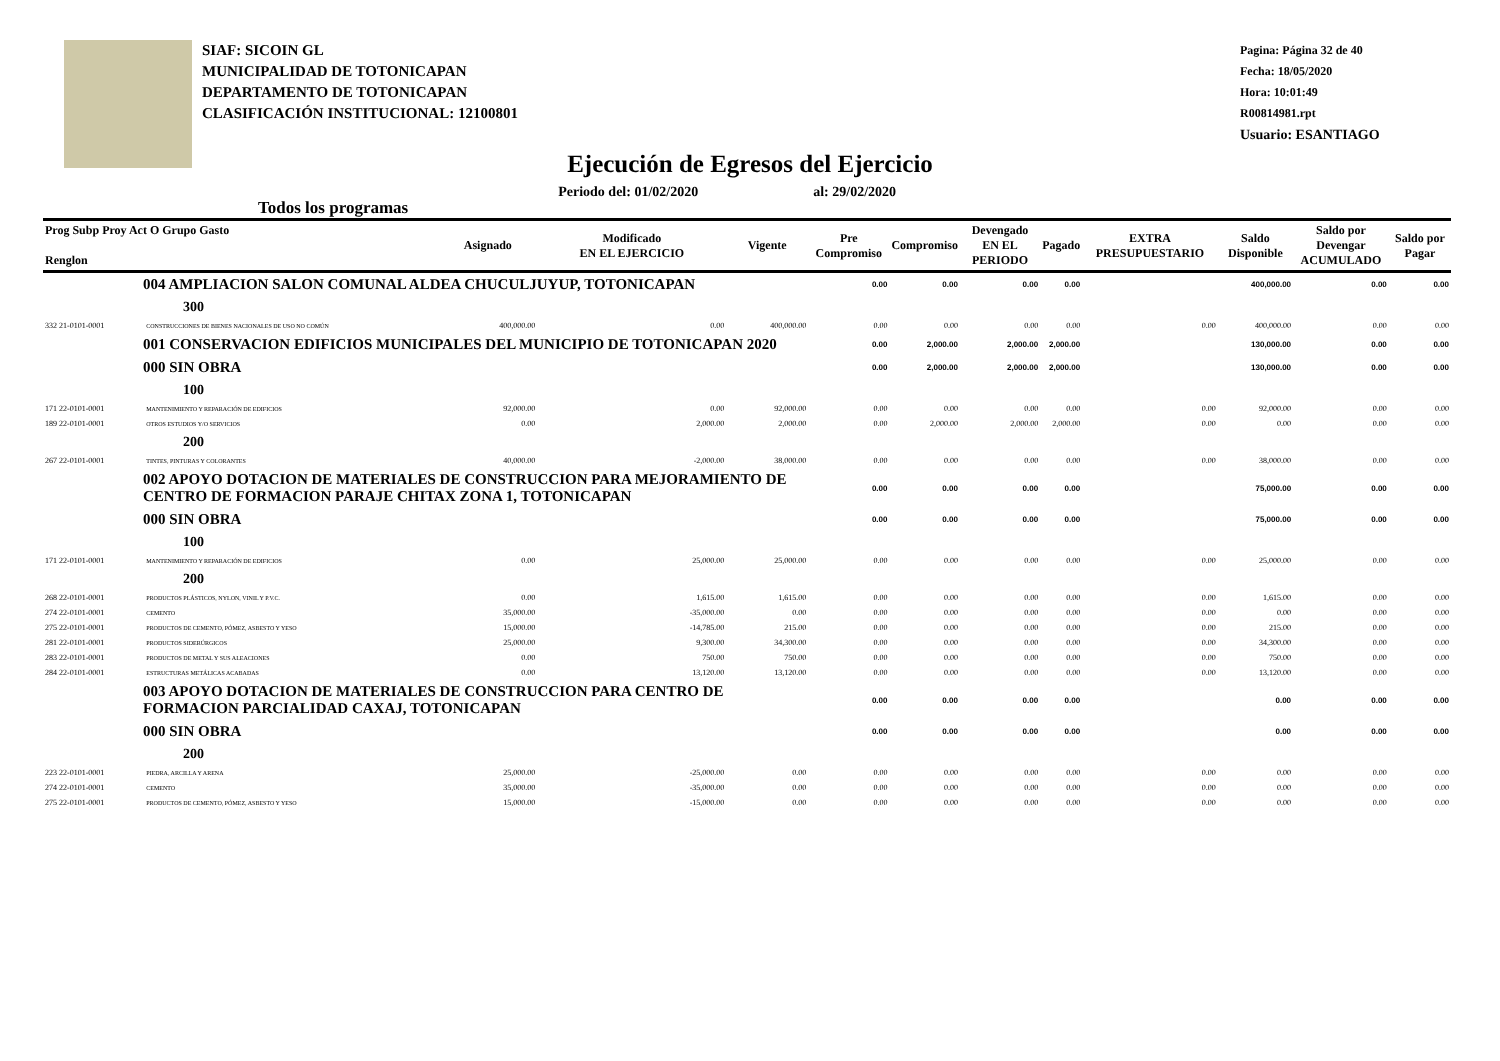SIAF: SICOIN GL
MUNICIPALIDAD DE TOTONICAPAN
DEPARTAMENTO DE TOTONICAPAN
CLASIFICACIÓN INSTITUCIONAL: 12100801
Pagina: Página 32 de 40
Fecha: 18/05/2020
Hora: 10:01:49
R00814981.rpt
Usuario: ESANTIAGO
Ejecución de Egresos del Ejercicio
Todos los programas Periodo del: 01/02/2020 al: 29/02/2020
| Prog Subp Proy Act O Grupo Gasto Renglon | | Asignado | Modificado EN EL EJERCICIO | Vigente | Pre Compromiso | Compromiso | Devengado EN EL PERIODO | Pagado | EXTRA PRESUPUESTARIO | Saldo Disponible | Saldo por Devengar ACUMULADO | Saldo por Pagar |
| --- | --- | --- | --- | --- | --- | --- | --- | --- | --- | --- | --- | --- |
| 004 AMPLIACION SALON COMUNAL ALDEA CHUCULJUYUP, TOTONICAPAN | | | | | 0.00 | 0.00 | 0.00 | 0.00 | | 400,000.00 | 0.00 | 0.00 |
| 300 | | | | | | | | | | | | |
| 332 21-0101-0001 | CONSTRUCCIONES DE BIENES NACIONALES DE USO NO COMÚN | 400,000.00 | 0.00 | 400,000.00 | 0.00 | 0.00 | 0.00 | 0.00 | 0.00 | 400,000.00 | 0.00 | 0.00 |
| 001 CONSERVACION EDIFICIOS MUNICIPALES DEL MUNICIPIO DE TOTONICAPAN 2020 | | | | | 0.00 | 2,000.00 | 2,000.00 | 2,000.00 | | 130,000.00 | 0.00 | 0.00 |
| 000 SIN OBRA | | | | | 0.00 | 2,000.00 | 2,000.00 | 2,000.00 | | 130,000.00 | 0.00 | 0.00 |
| 100 | | | | | | | | | | | | |
| 171 22-0101-0001 | MANTENIMIENTO Y REPARACIÓN DE EDIFICIOS | 92,000.00 | 0.00 | 92,000.00 | 0.00 | 0.00 | 0.00 | 0.00 | 0.00 | 92,000.00 | 0.00 | 0.00 |
| 189 22-0101-0001 | OTROS ESTUDIOS Y/O SERVICIOS | 0.00 | 2,000.00 | 2,000.00 | 0.00 | 2,000.00 | 2,000.00 | 2,000.00 | 0.00 | 0.00 | 0.00 | 0.00 |
| 200 | | | | | | | | | | | | |
| 267 22-0101-0001 | TINTES, PINTURAS Y COLORANTES | 40,000.00 | -2,000.00 | 38,000.00 | 0.00 | 0.00 | 0.00 | 0.00 | 0.00 | 38,000.00 | 0.00 | 0.00 |
| 002 APOYO DOTACION DE MATERIALES DE CONSTRUCCION PARA MEJORAMIENTO DE CENTRO DE FORMACION PARAJE CHITAX ZONA 1, TOTONICAPAN | | | | | 0.00 | 0.00 | 0.00 | 0.00 | | 75,000.00 | 0.00 | 0.00 |
| 000 SIN OBRA | | | | | 0.00 | 0.00 | 0.00 | 0.00 | | 75,000.00 | 0.00 | 0.00 |
| 100 | | | | | | | | | | | | |
| 171 22-0101-0001 | MANTENIMIENTO Y REPARACIÓN DE EDIFICIOS | 0.00 | 25,000.00 | 25,000.00 | 0.00 | 0.00 | 0.00 | 0.00 | 0.00 | 25,000.00 | 0.00 | 0.00 |
| 200 | | | | | | | | | | | | |
| 268 22-0101-0001 | PRODUCTOS PLÁSTICOS, NYLON, VINIL Y P.V.C. | 0.00 | 1,615.00 | 1,615.00 | 0.00 | 0.00 | 0.00 | 0.00 | 0.00 | 1,615.00 | 0.00 | 0.00 |
| 274 22-0101-0001 | CEMENTO | 35,000.00 | -35,000.00 | 0.00 | 0.00 | 0.00 | 0.00 | 0.00 | 0.00 | 0.00 | 0.00 | 0.00 |
| 275 22-0101-0001 | PRODUCTOS DE CEMENTO, PÓMEZ, ASBESTO Y YESO | 15,000.00 | -14,785.00 | 215.00 | 0.00 | 0.00 | 0.00 | 0.00 | 0.00 | 215.00 | 0.00 | 0.00 |
| 281 22-0101-0001 | PRODUCTOS SIDERÚRGICOS | 25,000.00 | 9,300.00 | 34,300.00 | 0.00 | 0.00 | 0.00 | 0.00 | 0.00 | 34,300.00 | 0.00 | 0.00 |
| 283 22-0101-0001 | PRODUCTOS DE METAL Y SUS ALEACIONES | 0.00 | 750.00 | 750.00 | 0.00 | 0.00 | 0.00 | 0.00 | 0.00 | 750.00 | 0.00 | 0.00 |
| 284 22-0101-0001 | ESTRUCTURAS METÁLICAS ACABADAS | 0.00 | 13,120.00 | 13,120.00 | 0.00 | 0.00 | 0.00 | 0.00 | 0.00 | 13,120.00 | 0.00 | 0.00 |
| 003 APOYO DOTACION DE MATERIALES DE CONSTRUCCION PARA CENTRO DE FORMACION PARCIALIDAD CAXAJ, TOTONICAPAN | | | | | 0.00 | 0.00 | 0.00 | 0.00 | | 0.00 | 0.00 | 0.00 |
| 000 SIN OBRA | | | | | 0.00 | 0.00 | 0.00 | 0.00 | | 0.00 | 0.00 | 0.00 |
| 200 | | | | | | | | | | | | |
| 223 22-0101-0001 | PIEDRA, ARCILLA Y ARENA | 25,000.00 | -25,000.00 | 0.00 | 0.00 | 0.00 | 0.00 | 0.00 | 0.00 | 0.00 | 0.00 | 0.00 |
| 274 22-0101-0001 | CEMENTO | 35,000.00 | -35,000.00 | 0.00 | 0.00 | 0.00 | 0.00 | 0.00 | 0.00 | 0.00 | 0.00 | 0.00 |
| 275 22-0101-0001 | PRODUCTOS DE CEMENTO, PÓMEZ, ASBESTO Y YESO | 15,000.00 | -15,000.00 | 0.00 | 0.00 | 0.00 | 0.00 | 0.00 | 0.00 | 0.00 | 0.00 | 0.00 |